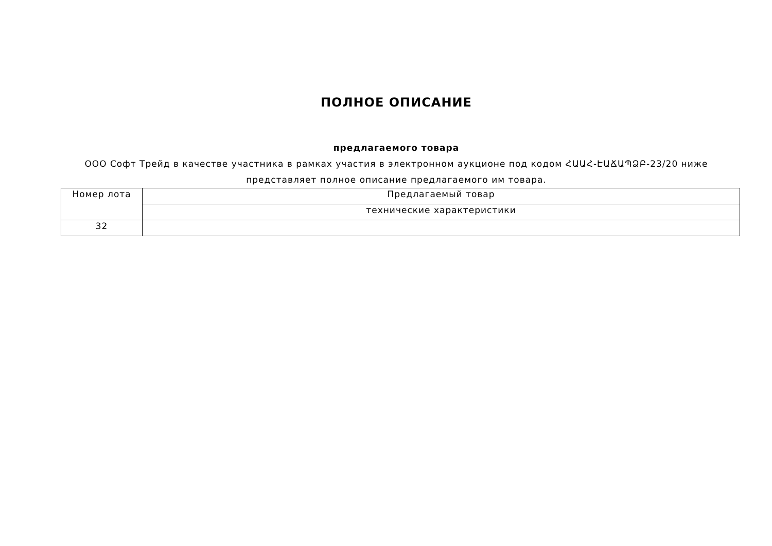ПОЛНОЕ ОПИСАНИЕ
предлагаемого товара
ООО Софт Трейд в качестве участника в рамках участия в электронном аукционе под кодом ՀԱԱՀ-ԷԱՃԱՊՁԲ-23/20 ниже представляет полное описание предлагаемого им товара.
| Номер лота | Предлагаемый товар |
| | технические характеристики |
| 32 | |